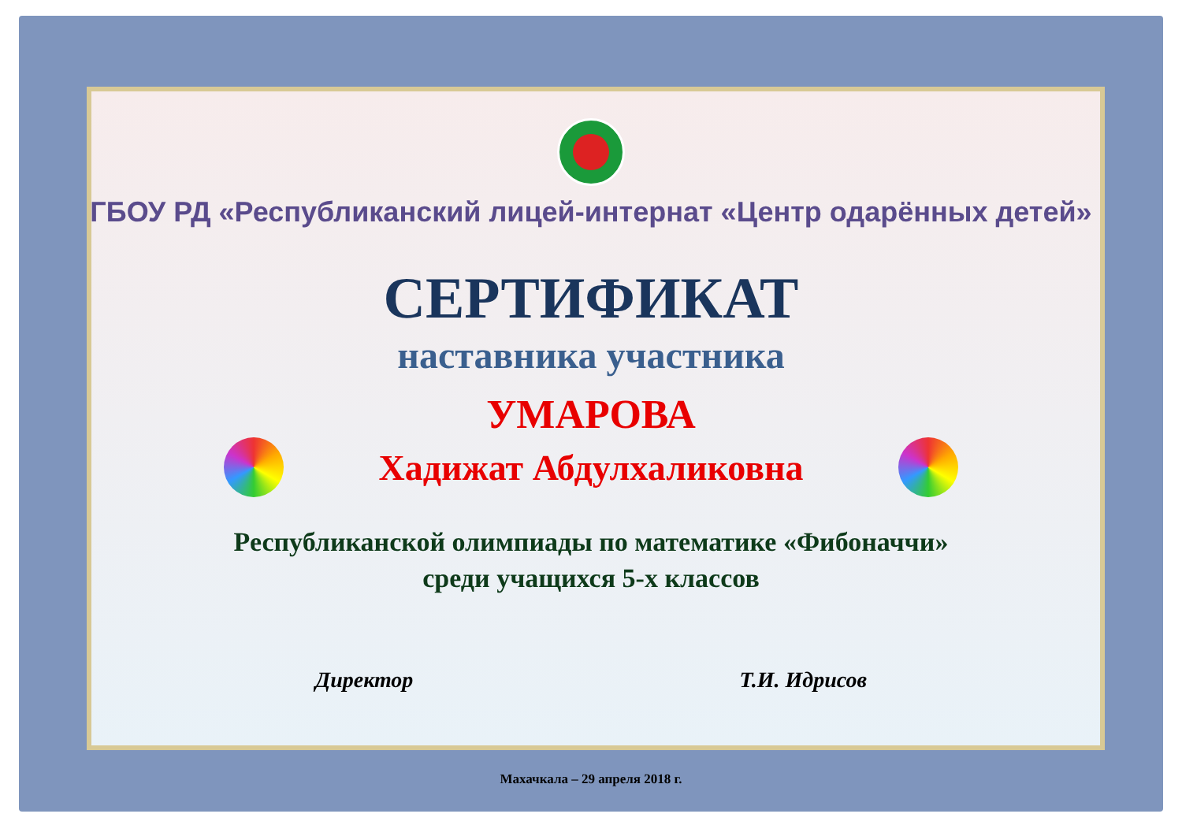ГБОУ РД «Республиканский лицей-интернат «Центр одарённых детей»
СЕРТИФИКАТ
наставника участника
УМАРОВА
Хадижат Абдулхаликовна
Республиканской олимпиады по математике «Фибоначчи»
среди учащихся 5-х классов
Директор Т.И. Идрисов
Махачкала – 29 апреля 2018 г.